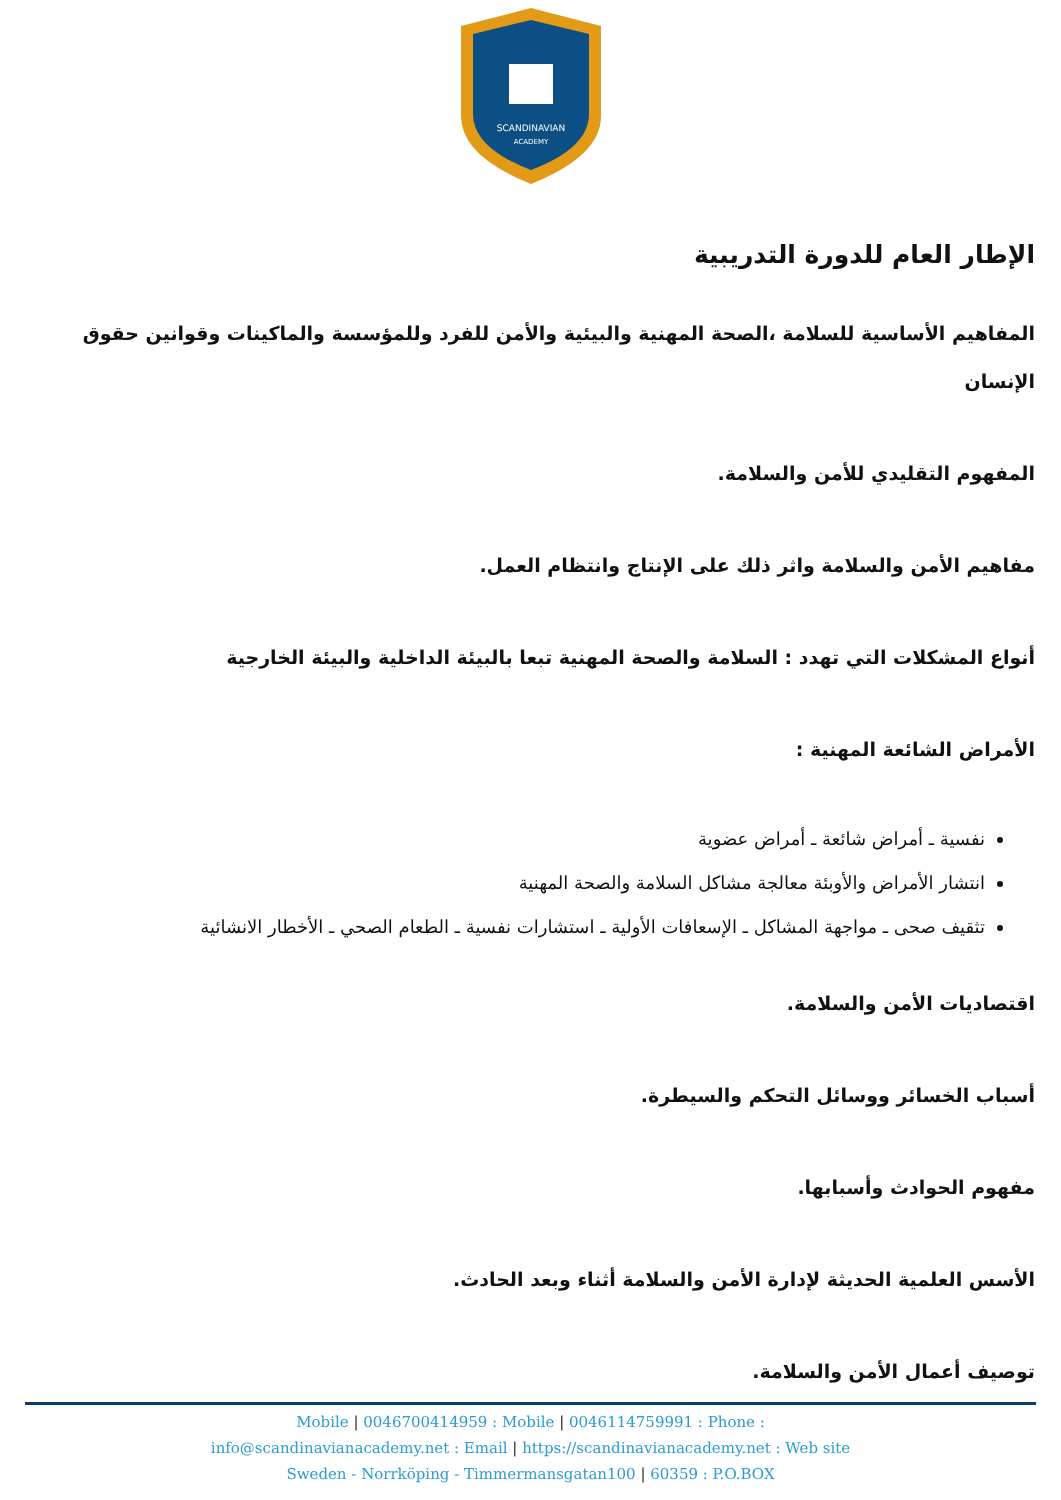SCANDINAVIAN
ACADEMY
الإطار العام للدورة التدريبية
المفاهيم الأساسية للسلامة ،الصحة المهنية والبيئية والأمن للفرد وللمؤسسة والماكينات وقوانين حقوق الإنسان
المفهوم التقليدي للأمن والسلامة.
مفاهيم الأمن والسلامة واثر ذلك على الإنتاج وانتظام العمل.
أنواع المشكلات التي تهدد : السلامة والصحة المهنية تبعا بالبيئة الداخلية والبيئة الخارجية
الأمراض الشائعة المهنية :
نفسية ـ أمراض شائعة ـ أمراض عضوية
انتشار الأمراض والأوبئة معالجة مشاكل السلامة والصحة المهنية
تثقيف صحى ـ مواجهة المشاكل ـ الإسعافات الأولية ـ استشارات نفسية ـ الطعام الصحي ـ الأخطار الانشائية
اقتصاديات الأمن والسلامة.
أسباب الخسائر ووسائل التحكم والسيطرة.
مفهوم الحوادث وأسبابها.
الأسس العلمية الحديثة لإدارة الأمن والسلامة أثناء وبعد الحادث.
توصيف أعمال الأمن والسلامة.
Mobile | 0046700414959 : Mobile | 0046114759991 : Phone :
info@scandinavianacademy.net : Email | https://scandinavianacademy.net : Web site
Sweden - Norrköping - Timmermansgatan100 | 60359 : P.O.BOX